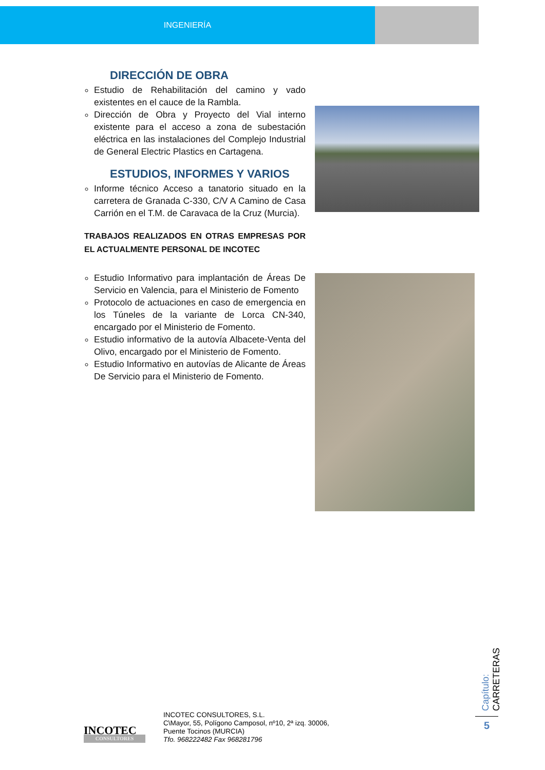INGENIERÍA
DIRECCIÓN DE OBRA
Estudio de Rehabilitación del camino y vado existentes en el cauce de la Rambla.
Dirección de Obra y Proyecto del Vial interno existente para el acceso a zona de subestación eléctrica en las instalaciones del Complejo Industrial de General Electric Plastics en Cartagena.
ESTUDIOS, INFORMES Y VARIOS
Informe técnico Acceso a tanatorio situado en la carretera de Granada C-330, C/V A Camino de Casa Carrión en el T.M. de Caravaca de la Cruz (Murcia).
TRABAJOS REALIZADOS EN OTRAS EMPRESAS POR EL ACTUALMENTE PERSONAL DE INCOTEC
Estudio Informativo para implantación de Áreas De Servicio en Valencia, para el Ministerio de Fomento
Protocolo de actuaciones en caso de emergencia en los Túneles de la variante de Lorca CN-340, encargado por el Ministerio de Fomento.
Estudio informativo de la autovía Albacete-Venta del Olivo, encargado por el Ministerio de Fomento.
Estudio Informativo en autovías de Alicante de Áreas De Servicio para el Ministerio de Fomento.
INCOTEC
CONSULTORES
INCOTEC CONSULTORES, S.L.
C\Mayor, 55, Polígono Camposol, nº10, 2ª izq. 30006,
Puente Tocinos (MURCIA)
Tfo. 968222482 Fax 968281796
Capítulo: CARRETERAS
5